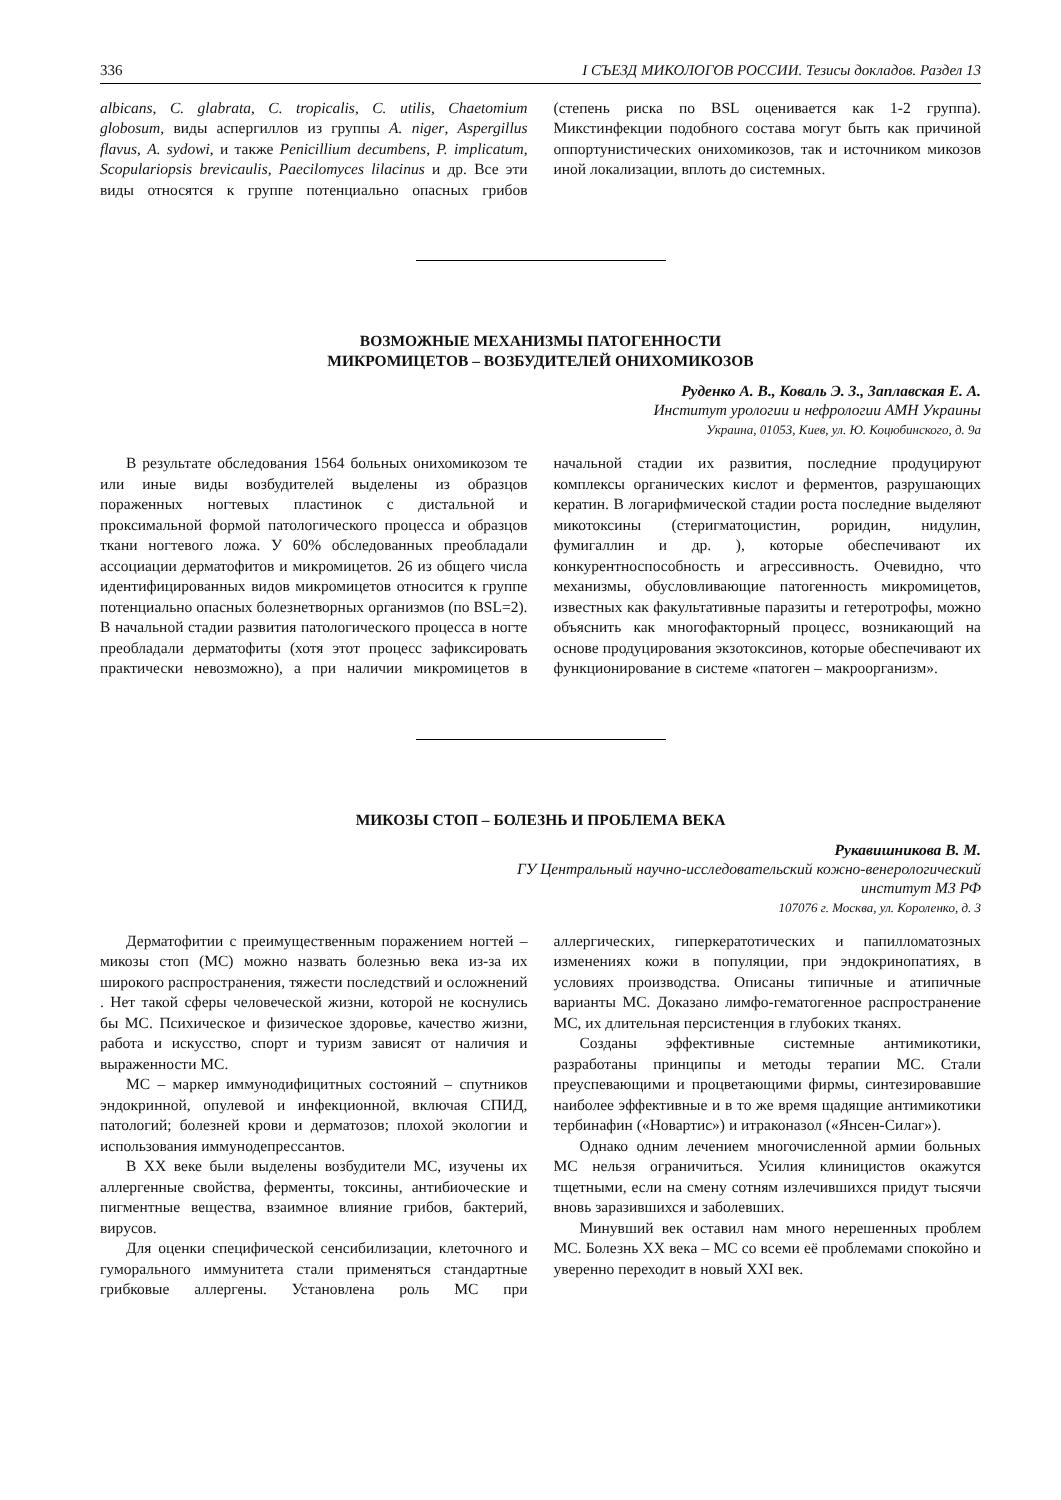336 I СЪЕЗД МИКОЛОГОВ РОССИИ. Тезисы докладов. Раздел 13
albicans, C. glabrata, C. tropicalis, C. utilis, Chaetomium globosum, виды аспергиллов из группы A. niger, Aspergillus flavus, A. sydowi, и также Penicillium decumbens, P. implicatum, Scopulariopsis brevicaulis, Paecilomyces lilacinus и др. Все эти виды относятся к группе потенциально опасных грибов (степень риска по BSL оценивается как 1-2 группа). Микстинфекции подобного состава могут быть как причиной оппортунистических онихомикозов, так и источником микозов иной локализации, вплоть до системных.
ВОЗМОЖНЫЕ МЕХАНИЗМЫ ПАТОГЕННОСТИ
МИКРОМИЦЕТОВ – ВОЗБУДИТЕЛЕЙ ОНИХОМИКОЗОВ
Руденко А. В., Коваль Э. З., Заплавская Е. А.
Институт урологии и нефрологии АМН Украины
Украина, 01053, Киев, ул. Ю. Коцюбинского, д. 9а
В результате обследования 1564 больных онихомикозом те или иные виды возбудителей выделены из образцов пораженных ногтевых пластинок с дистальной и проксимальной формой патологического процесса и образцов ткани ногтевого ложа. У 60% обследованных преобладали ассоциации дерматофитов и микромицетов. 26 из общего числа идентифицированных видов микромицетов относится к группе потенциально опасных болезнетворных организмов (по BSL=2). В начальной стадии развития патологического процесса в ногте преобладали дерматофиты (хотя этот процесс зафиксировать практически невозможно), а при наличии микромицетов в начальной стадии их развития, последние продуцируют комплексы органических кислот и ферментов, разрушающих кератин. В логарифмической стадии роста последние выделяют микотоксины (стеригматоцистин, роридин, нидулин, фумигаллин и др. ), которые обеспечивают их конкурентноспособность и агрессивность. Очевидно, что механизмы, обусловливающие патогенность микромицетов, известных как факультативные паразиты и гетеротрофы, можно объяснить как многофакторный процесс, возникающий на основе продуцирования экзотоксинов, которые обеспечивают их функционирование в системе «патоген – макроорганизм».
МИКОЗЫ СТОП – БОЛЕЗНЬ И ПРОБЛЕМА ВЕКА
Рукавишникова В. М.
ГУ Центральный научно-исследовательский кожно-венерологический
институт МЗ РФ
107076 г. Москва, ул. Короленко, д. 3
Дерматофитии с преимущественным поражением ногтей – микозы стоп (МС) можно назвать болезнью века из-за их широкого распространения, тяжести последствий и осложнений . Нет такой сферы человеческой жизни, которой не коснулись бы МС. Психическое и физическое здоровье, качество жизни, работа и искусство, спорт и туризм зависят от наличия и выраженности МС.
МС – маркер иммунодифицитных состояний – спутников эндокринной, опулевой и инфекционной, включая СПИД, патологий; болезней крови и дерматозов; плохой экологии и использования иммунодепрессантов.
В XX веке были выделены возбудители МС, изучены их аллергенные свойства, ферменты, токсины, антибиоческие и пигментные вещества, взаимное влияние грибов, бактерий, вирусов.
Для оценки специфической сенсибилизации, клеточного и гуморального иммунитета стали применяться стандартные грибковые аллергены. Установлена роль МС при аллергических, гиперкератотических и папилломатозных изменениях кожи в популяции, при эндокринопатиях, в условиях производства. Описаны типичные и атипичные варианты МС. Доказано лимфо-гематогенное распространение МС, их длительная персистенция в глубоких тканях.
Созданы эффективные системные антимикотики, разработаны принципы и методы терапии МС. Стали преуспевающими и процветающими фирмы, синтезировавшие наиболее эффективные и в то же время щадящие антимикотики тербинафин («Новартис») и итраконазол («Янсен-Силаг»).
Однако одним лечением многочисленной армии больных МС нельзя ограничиться. Усилия клиницистов окажутся тщетными, если на смену сотням излечившихся придут тысячи вновь заразившихся и заболевших.
Минувший век оставил нам много нерешенных проблем МС. Болезнь XX века – МС со всеми её проблемами спокойно и уверенно переходит в новый XXI век.